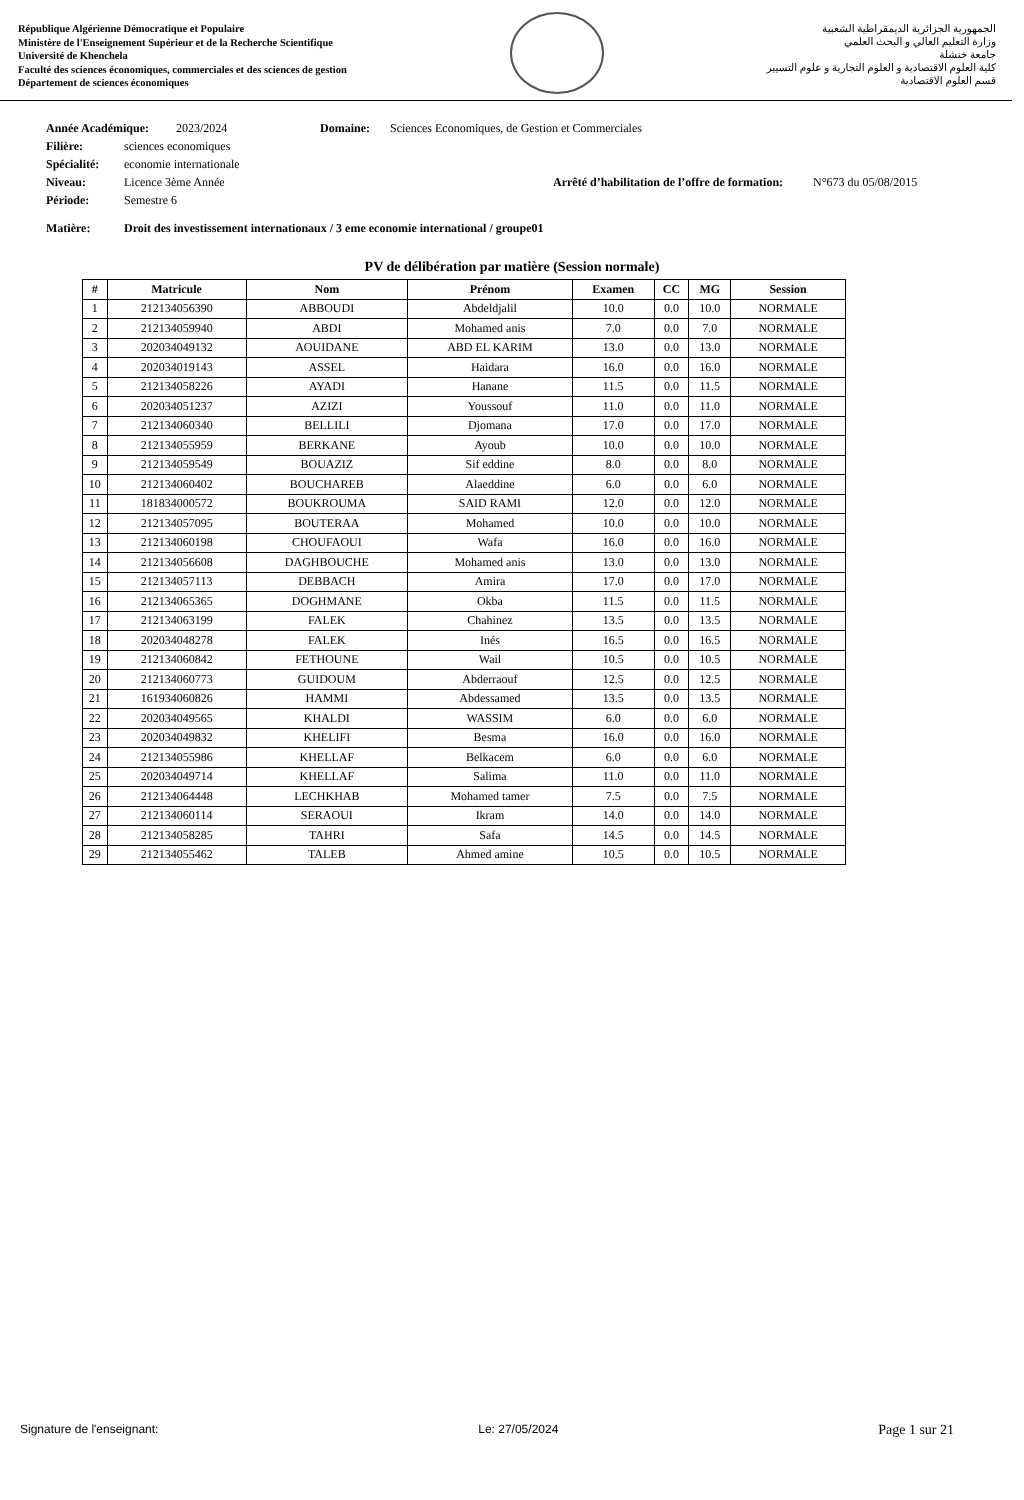République Algérienne Démocratique et Populaire
Ministère de l'Enseignement Supérieur et de la Recherche Scientifique
Université de Khenchela
Faculté des sciences économiques, commerciales et des sciences de gestion
Département de sciences économiques
الجمهورية الجزائرية الديمقراطية الشعبية
وزارة التعليم العالي و البحث العلمي
جامعة خنشلة
كلية العلوم الاقتصادية و العلوم التجارية و علوم التسيير
قسم العلوم الاقتصادية
Année Académique: 2023/2024 Domaine: Sciences Economiques, de Gestion et Commerciales
Filière: sciences economiques
Spécialité: economie internationale
Niveau: Licence 3ème Année Arrêté d’habilitation de l’offre de formation: N°673 du 05/08/2015
Période: Semestre 6
Matière: Droit des investissement internationaux / 3 eme economie international / groupe01
PV de délibération par matière (Session normale)
| # | Matricule | Nom | Prénom | Examen | CC | MG | Session |
| --- | --- | --- | --- | --- | --- | --- | --- |
| 1 | 212134056390 | ABBOUDI | Abdeldjalil | 10.0 | 0.0 | 10.0 | NORMALE |
| 2 | 212134059940 | ABDI | Mohamed anis | 7.0 | 0.0 | 7.0 | NORMALE |
| 3 | 202034049132 | AOUIDANE | ABD EL KARIM | 13.0 | 0.0 | 13.0 | NORMALE |
| 4 | 202034019143 | ASSEL | Haidara | 16.0 | 0.0 | 16.0 | NORMALE |
| 5 | 212134058226 | AYADI | Hanane | 11.5 | 0.0 | 11.5 | NORMALE |
| 6 | 202034051237 | AZIZI | Youssouf | 11.0 | 0.0 | 11.0 | NORMALE |
| 7 | 212134060340 | BELLILI | Djomana | 17.0 | 0.0 | 17.0 | NORMALE |
| 8 | 212134055959 | BERKANE | Ayoub | 10.0 | 0.0 | 10.0 | NORMALE |
| 9 | 212134059549 | BOUAZIZ | Sif eddine | 8.0 | 0.0 | 8.0 | NORMALE |
| 10 | 212134060402 | BOUCHAREB | Alaeddine | 6.0 | 0.0 | 6.0 | NORMALE |
| 11 | 181834000572 | BOUKROUMA | SAID RAMI | 12.0 | 0.0 | 12.0 | NORMALE |
| 12 | 212134057095 | BOUTERAA | Mohamed | 10.0 | 0.0 | 10.0 | NORMALE |
| 13 | 212134060198 | CHOUFAOUI | Wafa | 16.0 | 0.0 | 16.0 | NORMALE |
| 14 | 212134056608 | DAGHBOUCHE | Mohamed anis | 13.0 | 0.0 | 13.0 | NORMALE |
| 15 | 212134057113 | DEBBACH | Amira | 17.0 | 0.0 | 17.0 | NORMALE |
| 16 | 212134065365 | DOGHMANE | Okba | 11.5 | 0.0 | 11.5 | NORMALE |
| 17 | 212134063199 | FALEK | Chahinez | 13.5 | 0.0 | 13.5 | NORMALE |
| 18 | 202034048278 | FALEK | Inés | 16.5 | 0.0 | 16.5 | NORMALE |
| 19 | 212134060842 | FETHOUNE | Wail | 10.5 | 0.0 | 10.5 | NORMALE |
| 20 | 212134060773 | GUIDOUM | Abderraouf | 12.5 | 0.0 | 12.5 | NORMALE |
| 21 | 161934060826 | HAMMI | Abdessamed | 13.5 | 0.0 | 13.5 | NORMALE |
| 22 | 202034049565 | KHALDI | WASSIM | 6.0 | 0.0 | 6.0 | NORMALE |
| 23 | 202034049832 | KHELIFI | Besma | 16.0 | 0.0 | 16.0 | NORMALE |
| 24 | 212134055986 | KHELLAF | Belkacem | 6.0 | 0.0 | 6.0 | NORMALE |
| 25 | 202034049714 | KHELLAF | Salima | 11.0 | 0.0 | 11.0 | NORMALE |
| 26 | 212134064448 | LECHKHAB | Mohamed tamer | 7.5 | 0.0 | 7.5 | NORMALE |
| 27 | 212134060114 | SERAOUI | Ikram | 14.0 | 0.0 | 14.0 | NORMALE |
| 28 | 212134058285 | TAHRI | Safa | 14.5 | 0.0 | 14.5 | NORMALE |
| 29 | 212134055462 | TALEB | Ahmed amine | 10.5 | 0.0 | 10.5 | NORMALE |
Signature de l'enseignant: Le: 27/05/2024 Page 1 sur 21